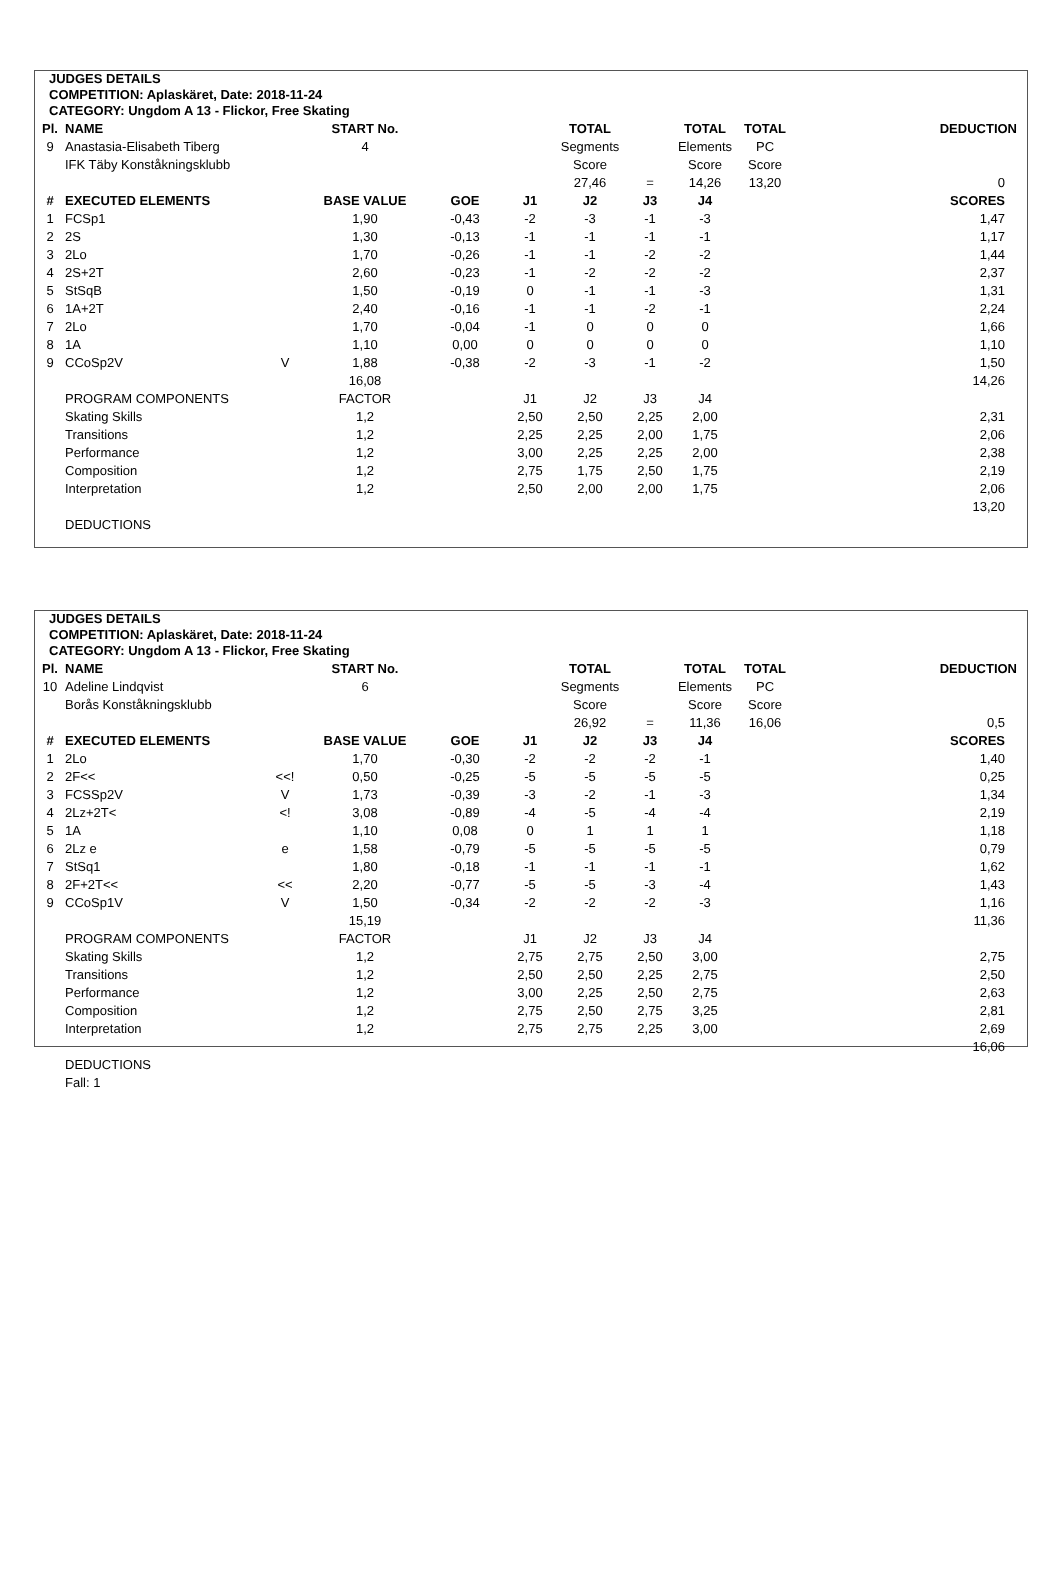JUDGES DETAILS
COMPETITION: Aplaskäret, Date: 2018-11-24
CATEGORY: Ungdom A 13 - Flickor, Free Skating
| Pl. | NAME | | START No. | | | TOTAL | | TOTAL | TOTAL | | DEDUCTION |
| --- | --- | --- | --- | --- | --- | --- | --- | --- | --- | --- | --- |
| 9 | Anastasia-Elisabeth Tiberg | | 4 | | | Segments | | Elements | PC | | |
| | IFK Täby Konståkningsklubb | | | | | Score | | Score | Score | | |
| | | | | | | 27,46 | = | 14,26 | 13,20 | | 0 |
| # | EXECUTED ELEMENTS | | BASE VALUE | GOE | J1 | J2 | J3 | J4 | | | SCORES |
| 1 | FCSp1 | | 1,90 | -0,43 | -2 | -3 | -1 | -3 | | | 1,47 |
| 2 | 2S | | 1,30 | -0,13 | -1 | -1 | -1 | -1 | | | 1,17 |
| 3 | 2Lo | | 1,70 | -0,26 | -1 | -1 | -2 | -2 | | | 1,44 |
| 4 | 2S+2T | | 2,60 | -0,23 | -1 | -2 | -2 | -2 | | | 2,37 |
| 5 | StSqB | | 1,50 | -0,19 | 0 | -1 | -1 | -3 | | | 1,31 |
| 6 | 1A+2T | | 2,40 | -0,16 | -1 | -1 | -2 | -1 | | | 2,24 |
| 7 | 2Lo | | 1,70 | -0,04 | -1 | 0 | 0 | 0 | | | 1,66 |
| 8 | 1A | | 1,10 | 0,00 | 0 | 0 | 0 | 0 | | | 1,10 |
| 9 | CCoSp2V | V | 1,88 | -0,38 | -2 | -3 | -1 | -2 | | | 1,50 |
| | | | 16,08 | | | | | | | | 14,26 |
| | PROGRAM COMPONENTS | | FACTOR | | J1 | J2 | J3 | J4 | | | |
| | Skating Skills | | 1,2 | | 2,50 | 2,50 | 2,25 | 2,00 | | | 2,31 |
| | Transitions | | 1,2 | | 2,25 | 2,25 | 2,00 | 1,75 | | | 2,06 |
| | Performance | | 1,2 | | 3,00 | 2,25 | 2,25 | 2,00 | | | 2,38 |
| | Composition | | 1,2 | | 2,75 | 1,75 | 2,50 | 1,75 | | | 2,19 |
| | Interpretation | | 1,2 | | 2,50 | 2,00 | 2,00 | 1,75 | | | 2,06 |
| | | | | | | | | | | | 13,20 |
| | DEDUCTIONS | | | | | | | | | | |
JUDGES DETAILS
COMPETITION: Aplaskäret, Date: 2018-11-24
CATEGORY: Ungdom A 13 - Flickor, Free Skating
| Pl. | NAME | | START No. | | | TOTAL | | TOTAL | TOTAL | | DEDUCTION |
| --- | --- | --- | --- | --- | --- | --- | --- | --- | --- | --- | --- |
| 10 | Adeline Lindqvist | | 6 | | | Segments | | Elements | PC | | |
| | Borås Konståkningsklubb | | | | | Score | | Score | Score | | |
| | | | | | | 26,92 | = | 11,36 | 16,06 | | 0,5 |
| # | EXECUTED ELEMENTS | | BASE VALUE | GOE | J1 | J2 | J3 | J4 | | | SCORES |
| 1 | 2Lo | | 1,70 | -0,30 | -2 | -2 | -2 | -1 | | | 1,40 |
| 2 | 2F<< | <<! | 0,50 | -0,25 | -5 | -5 | -5 | -5 | | | 0,25 |
| 3 | FCSSp2V | V | 1,73 | -0,39 | -3 | -2 | -1 | -3 | | | 1,34 |
| 4 | 2Lz+2T< | <! | 3,08 | -0,89 | -4 | -5 | -4 | -4 | | | 2,19 |
| 5 | 1A | | 1,10 | 0,08 | 0 | 1 | 1 | 1 | | | 1,18 |
| 6 | 2Lz e | e | 1,58 | -0,79 | -5 | -5 | -5 | -5 | | | 0,79 |
| 7 | StSq1 | | 1,80 | -0,18 | -1 | -1 | -1 | -1 | | | 1,62 |
| 8 | 2F+2T<< | << | 2,20 | -0,77 | -5 | -5 | -3 | -4 | | | 1,43 |
| 9 | CCoSp1V | V | 1,50 | -0,34 | -2 | -2 | -2 | -3 | | | 1,16 |
| | | | 15,19 | | | | | | | | 11,36 |
| | PROGRAM COMPONENTS | | FACTOR | | J1 | J2 | J3 | J4 | | | |
| | Skating Skills | | 1,2 | | 2,75 | 2,75 | 2,50 | 3,00 | | | 2,75 |
| | Transitions | | 1,2 | | 2,50 | 2,50 | 2,25 | 2,75 | | | 2,50 |
| | Performance | | 1,2 | | 3,00 | 2,25 | 2,50 | 2,75 | | | 2,63 |
| | Composition | | 1,2 | | 2,75 | 2,50 | 2,75 | 3,25 | | | 2,81 |
| | Interpretation | | 1,2 | | 2,75 | 2,75 | 2,25 | 3,00 | | | 2,69 |
| | | | | | | | | | | | 16,06 |
| | DEDUCTIONS | | | | | | | | | | |
| | Fall: 1 | | | | | | | | | | |